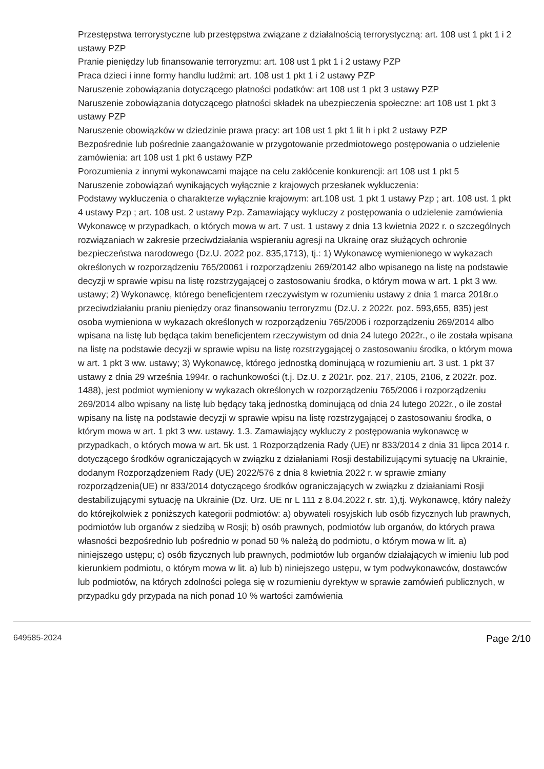Przestępstwa terrorystyczne lub przestępstwa związane z działalnością terrorystyczną: art. 108 ust 1 pkt 1 i 2 ustawy PZP
Pranie pieniędzy lub finansowanie terroryzmu: art. 108 ust 1 pkt 1 i 2 ustawy PZP
Praca dzieci i inne formy handlu ludźmi: art. 108 ust 1 pkt 1 i 2 ustawy PZP
Naruszenie zobowiązania dotyczącego płatności podatków: art 108 ust 1 pkt 3 ustawy PZP
Naruszenie zobowiązania dotyczącego płatności składek na ubezpieczenia społeczne: art 108 ust 1 pkt 3 ustawy PZP
Naruszenie obowiązków w dziedzinie prawa pracy: art 108 ust 1 pkt 1 lit h i pkt 2 ustawy PZP
Bezpośrednie lub pośrednie zaangażowanie w przygotowanie przedmiotowego postępowania o udzielenie zamówienia: art 108 ust 1 pkt 6 ustawy PZP
Porozumienia z innymi wykonawcami mające na celu zakłócenie konkurencji: art 108 ust 1 pkt 5
Naruszenie zobowiązań wynikających wyłącznie z krajowych przesłanek wykluczenia:
Podstawy wykluczenia o charakterze wyłącznie krajowym: art.108 ust. 1 pkt 1 ustawy Pzp ; art. 108 ust. 1 pkt 4 ustawy Pzp ; art. 108 ust. 2 ustawy Pzp. Zamawiający wykluczy z postępowania o udzielenie zamówienia Wykonawcę w przypadkach, o których mowa w art. 7 ust. 1 ustawy z dnia 13 kwietnia 2022 r. o szczególnych rozwiązaniach w zakresie przeciwdziałania wspieraniu agresji na Ukrainę oraz służących ochronie bezpieczeństwa narodowego (Dz.U. 2022 poz. 835,1713), tj.: 1) Wykonawcę wymienionego w wykazach określonych w rozporządzeniu 765/20061 i rozporządzeniu 269/20142 albo wpisanego na listę na podstawie decyzji w sprawie wpisu na listę rozstrzygającej o zastosowaniu środka, o którym mowa w art. 1 pkt 3 ww. ustawy; 2) Wykonawcę, którego beneficjentem rzeczywistym w rozumieniu ustawy z dnia 1 marca 2018r.o przeciwdziałaniu praniu pieniędzy oraz finansowaniu terroryzmu (Dz.U. z 2022r. poz. 593,655, 835) jest osoba wymieniona w wykazach określonych w rozporządzeniu 765/2006 i rozporządzeniu 269/2014 albo wpisana na listę lub będąca takim beneficjentem rzeczywistym od dnia 24 lutego 2022r., o ile została wpisana na listę na podstawie decyzji w sprawie wpisu na listę rozstrzygającej o zastosowaniu środka, o którym mowa w art. 1 pkt 3 ww. ustawy; 3) Wykonawcę, którego jednostką dominującą w rozumieniu art. 3 ust. 1 pkt 37 ustawy z dnia 29 września 1994r. o rachunkowości (t.j. Dz.U. z 2021r. poz. 217, 2105, 2106, z 2022r. poz. 1488), jest podmiot wymieniony w wykazach określonych w rozporządzeniu 765/2006 i rozporządzeniu 269/2014 albo wpisany na listę lub będący taką jednostką dominującą od dnia 24 lutego 2022r., o ile został wpisany na listę na podstawie decyzji w sprawie wpisu na listę rozstrzygającej o zastosowaniu środka, o którym mowa w art. 1 pkt 3 ww. ustawy. 1.3. Zamawiający wykluczy z postępowania wykonawcę w przypadkach, o których mowa w art. 5k ust. 1 Rozporządzenia Rady (UE) nr 833/2014 z dnia 31 lipca 2014 r. dotyczącego środków ograniczających w związku z działaniami Rosji destabilizującymi sytuację na Ukrainie, dodanym Rozporządzeniem Rady (UE) 2022/576 z dnia 8 kwietnia 2022 r. w sprawie zmiany rozporządzenia(UE) nr 833/2014 dotyczącego środków ograniczających w związku z działaniami Rosji destabilizującymi sytuację na Ukrainie (Dz. Urz. UE nr L 111 z 8.04.2022 r. str. 1),tj. Wykonawcę, który należy do którejkolwiek z poniższych kategorii podmiotów: a) obywateli rosyjskich lub osób fizycznych lub prawnych, podmiotów lub organów z siedzibą w Rosji; b) osób prawnych, podmiotów lub organów, do których prawa własności bezpośrednio lub pośrednio w ponad 50 % należą do podmiotu, o którym mowa w lit. a) niniejszego ustępu; c) osób fizycznych lub prawnych, podmiotów lub organów działających w imieniu lub pod kierunkiem podmiotu, o którym mowa w lit. a) lub b) niniejszego ustępu, w tym podwykonawców, dostawców lub podmiotów, na których zdolności polega się w rozumieniu dyrektyw w sprawie zamówień publicznych, w przypadku gdy przypada na nich ponad 10 % wartości zamówienia
649585-2024 Page 2/10